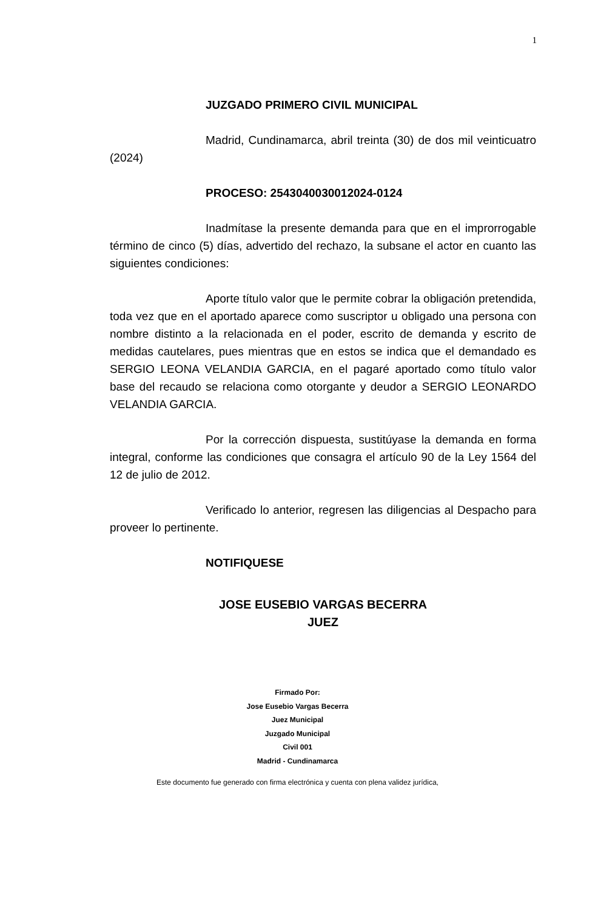1
JUZGADO PRIMERO CIVIL MUNICIPAL
Madrid, Cundinamarca, abril treinta (30) de dos mil veinticuatro (2024)
PROCESO: 2543040030012024-0124
Inadmítase la presente demanda para que en el improrrogable término de cinco (5) días, advertido del rechazo, la subsane el actor en cuanto las siguientes condiciones:
Aporte título valor que le permite cobrar la obligación pretendida, toda vez que en el aportado aparece como suscriptor u obligado una persona con nombre distinto a la relacionada en el poder, escrito de demanda y escrito de medidas cautelares, pues mientras que en estos se indica que el demandado es SERGIO LEONA VELANDIA GARCIA, en el pagaré aportado como título valor base del recaudo se relaciona como otorgante y deudor a SERGIO LEONARDO VELANDIA GARCIA.
Por la corrección dispuesta, sustitúyase la demanda en forma integral, conforme las condiciones que consagra el artículo 90 de la Ley 1564 del 12 de julio de 2012.
Verificado lo anterior, regresen las diligencias al Despacho para proveer lo pertinente.
NOTIFIQUESE
JOSE EUSEBIO VARGAS BECERRA
JUEZ
Firmado Por:
Jose Eusebio Vargas Becerra
Juez Municipal
Juzgado Municipal
Civil 001
Madrid - Cundinamarca
Este documento fue generado con firma electrónica y cuenta con plena validez jurídica,